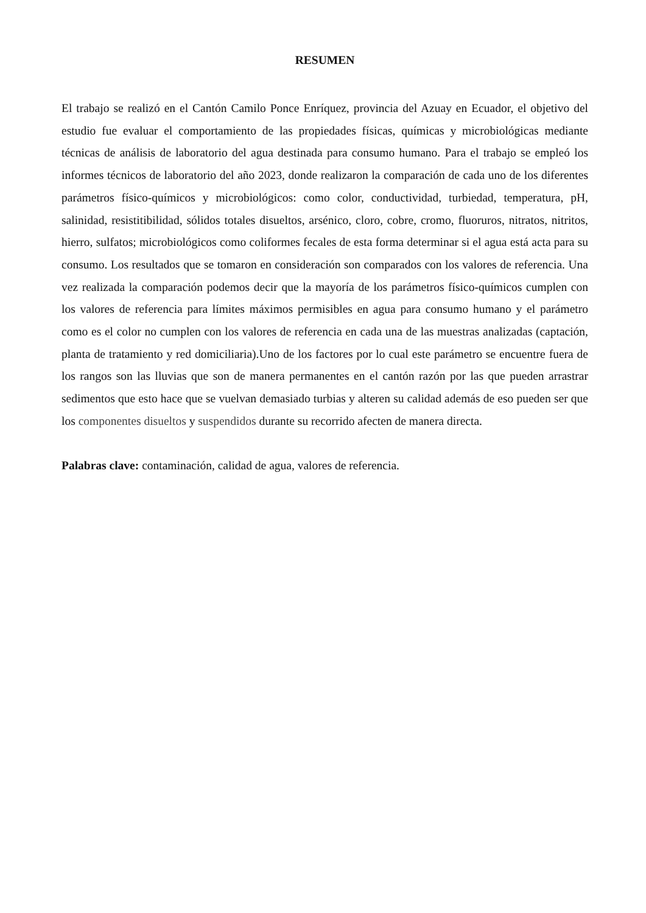RESUMEN
El trabajo se realizó en el Cantón Camilo Ponce Enríquez, provincia del Azuay en Ecuador, el objetivo del estudio fue evaluar el comportamiento de las propiedades físicas, químicas y microbiológicas mediante técnicas de análisis de laboratorio del agua destinada para consumo humano. Para el trabajo se empleó los informes técnicos de laboratorio del año 2023, donde realizaron la comparación de cada uno de los diferentes parámetros físico-químicos y microbiológicos: como color, conductividad, turbiedad, temperatura, pH, salinidad, resistitibilidad, sólidos totales disueltos, arsénico, cloro, cobre, cromo, fluoruros, nitratos, nitritos, hierro, sulfatos; microbiológicos como coliformes fecales de esta forma determinar si el agua está acta para su consumo. Los resultados que se tomaron en consideración son comparados con los valores de referencia. Una vez realizada la comparación podemos decir que la mayoría de los parámetros físico-químicos cumplen con los valores de referencia para límites máximos permisibles en agua para consumo humano y el parámetro como es el color no cumplen con los valores de referencia en cada una de las muestras analizadas (captación, planta de tratamiento y red domiciliaria).Uno de los factores por lo cual este parámetro se encuentre fuera de los rangos son las lluvias que son de manera permanentes en el cantón razón por las que pueden arrastrar sedimentos que esto hace que se vuelvan demasiado turbias y alteren su calidad además de eso pueden ser que los componentes disueltos y suspendidos durante su recorrido afecten de manera directa.
Palabras clave: contaminación, calidad de agua, valores de referencia.